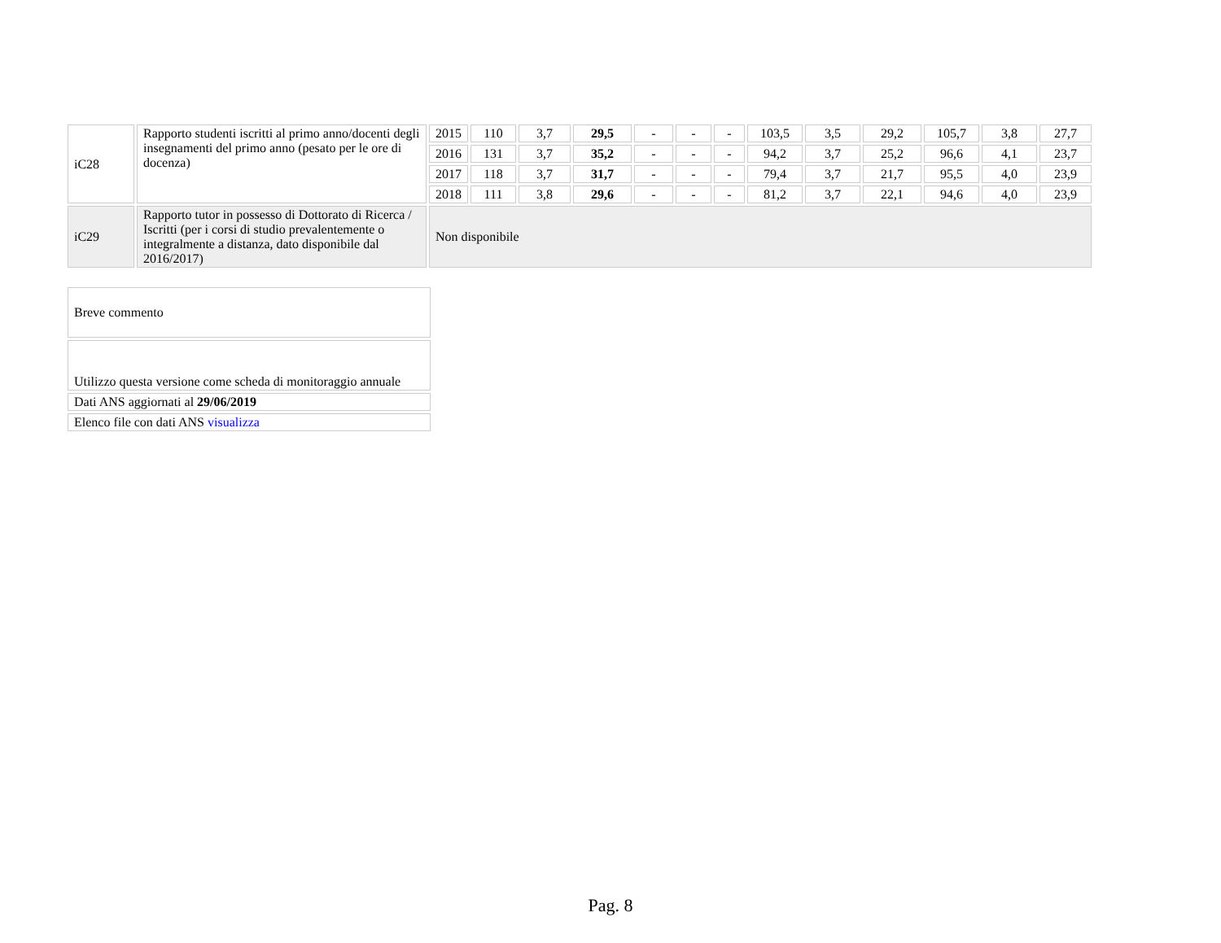| iC28 | Rapporto studenti iscritti al primo anno/docenti degli insegnamenti del primo anno (pesato per le ore di docenza) | 2015 | 110 | 3,7 | 29,5 | - | - | - | 103,5 | 3,5 | 29,2 | 105,7 | 3,8 | 27,7 |
| | | 2016 | 131 | 3,7 | 35,2 | - | - | - | 94,2 | 3,7 | 25,2 | 96,6 | 4,1 | 23,7 |
| | | 2017 | 118 | 3,7 | 31,7 | - | - | - | 79,4 | 3,7 | 21,7 | 95,5 | 4,0 | 23,9 |
| | | 2018 | 111 | 3,8 | 29,6 | - | - | - | 81,2 | 3,7 | 22,1 | 94,6 | 4,0 | 23,9 |
| iC29 | Rapporto tutor in possesso di Dottorato di Ricerca / Iscritti (per i corsi di studio prevalentemente o integralmente a distanza, dato disponibile dal 2016/2017) | Non disponibile | | | | | | | | | | | | |
| Breve commento |
| Utilizzo questa versione come scheda di monitoraggio annuale |
| Dati ANS aggiornati al 29/06/2019 |
| Elenco file con dati ANS visualizza |
Pag. 8